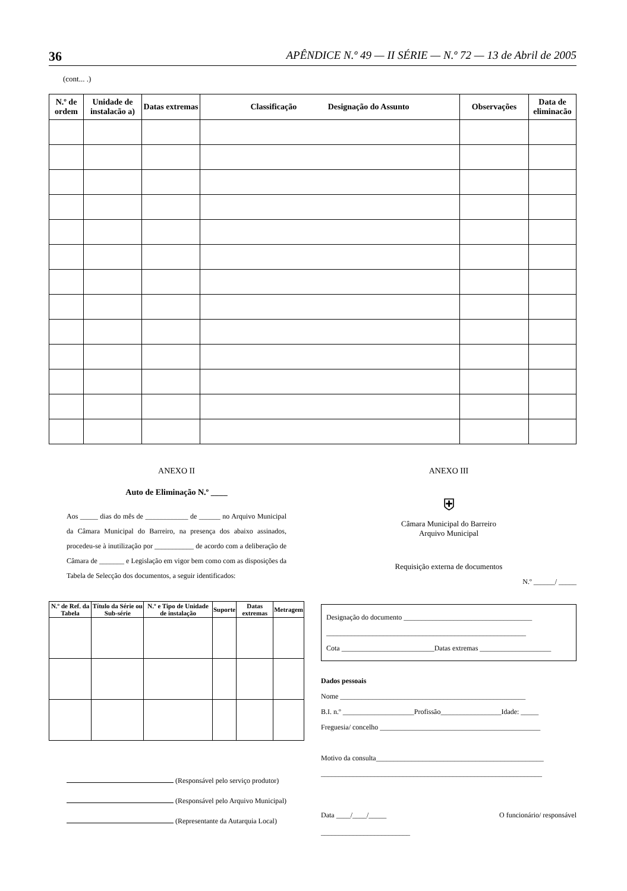36 APÊNDICE N.º 49 — II SÉRIE — N.º 72 — 13 de Abril de 2005
(cont... .)
| N.º de ordem | Unidade de instalacão a) | Datas extremas | Classificação Designação do Assunto | Observações | Data de eliminacão |
| --- | --- | --- | --- | --- | --- |
ANEXO II
Auto de Eliminação N.º ____
Aos _____ dias do mês de ____________ de ______ no Arquivo Municipal da Câmara Municipal do Barreiro, na presença dos abaixo assinados, procedeu-se à inutilização por ___________ de acordo com a deliberação de Câmara de _______ e Legislação em vigor bem como com as disposições da Tabela de Selecção dos documentos, a seguir identificados:
| N.º de Ref. da Tabela | Título da Série ou Sub-série | N.º e Tipo de Unidade de instalação | Suporte | Datas extremas | Metragem |
| --- | --- | --- | --- | --- | --- |
(Responsável pelo serviço produtor)
(Responsável pelo Arquivo Municipal)
(Representante da Autarquia Local)
ANEXO III
⛨
Câmara Municipal do Barreiro
Arquivo Municipal
Requisição externa de documentos
N.º ______/ _____
Designação do documento ____________________________________
________________________________________________________
Cota __________________________Datas extremas ____________________
Dados pessoais
Nome ____________________________________________________
B.I. n.º ____________________Profissão_________________Idade: _____
Freguesia/ concelho _____________________________________________
Motivo da consulta_______________________________________________
______________________________________________________________
Data ____/____/_____ O funcionário/ responsável
_________________________